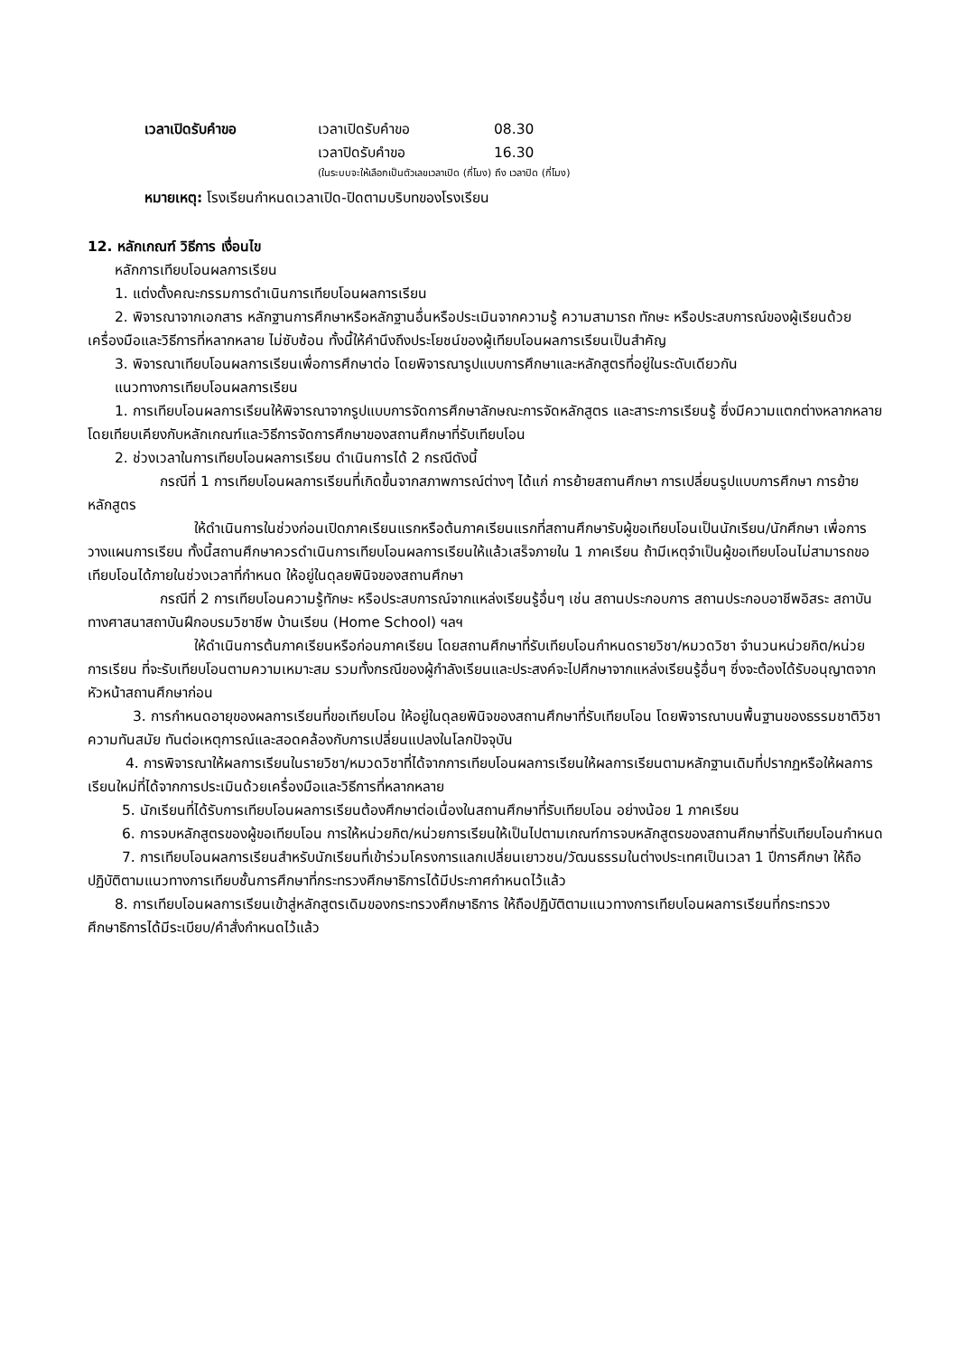| เวลาเปิดรับคำขอ | เวลาเปิดรับคำขอ | 08.30 |
| | เวลาปิดรับคำขอ | 16.30 |
| | (ในระบบจะให้เลือกเป็นตัวเลขเวลาเปิด (กี่โมง) ถึง เวลาปิด (กี่โมง) | |
หมายเหตุ: โรงเรียนกำหนดเวลาเปิด-ปิดตามบริบทของโรงเรียน
12. หลักเกณฑ์ วิธีการ เงื่อนไข
หลักการเทียบโอนผลการเรียน
1. แต่งตั้งคณะกรรมการดำเนินการเทียบโอนผลการเรียน
2. พิจารณาจากเอกสาร หลักฐานการศึกษาหรือหลักฐานอื่นหรือประเมินจากความรู้ ความสามารถ ทักษะ หรือประสบการณ์ของผู้เรียนด้วยเครื่องมือและวิธีการที่หลากหลาย ไม่ซับซ้อน ทั้งนี้ให้คำนึงถึงประโยชน์ของผู้เทียบโอนผลการเรียนเป็นสำคัญ
3. พิจารณาเทียบโอนผลการเรียนเพื่อการศึกษาต่อ โดยพิจารณารูปแบบการศึกษาและหลักสูตรที่อยู่ในระดับเดียวกัน
แนวทางการเทียบโอนผลการเรียน
1. การเทียบโอนผลการเรียนให้พิจารณาจากรูปแบบการจัดการศึกษาลักษณะการจัดหลักสูตร และสาระการเรียนรู้ ซึ่งมีความแตกต่างหลากหลาย โดยเทียบเคียงกับหลักเกณฑ์และวิธีการจัดการศึกษาของสถานศึกษาที่รับเทียบโอน
2. ช่วงเวลาในการเทียบโอนผลการเรียน ดำเนินการได้ 2 กรณีดังนี้
กรณีที่ 1 การเทียบโอนผลการเรียนที่เกิดขึ้นจากสภาพการณ์ต่างๆ ได้แก่ การย้ายสถานศึกษา การเปลี่ยนรูปแบบการศึกษา การย้ายหลักสูตร
ให้ดำเนินการในช่วงก่อนเปิดภาคเรียนแรกหรือต้นภาคเรียนแรกที่สถานศึกษารับผู้ขอเทียบโอนเป็นนักเรียน/นักศึกษา เพื่อการวางแผนการเรียน ทั้งนี้สถานศึกษาควรดำเนินการเทียบโอนผลการเรียนให้แล้วเสร็จภายใน 1 ภาคเรียน ถ้ามีเหตุจำเป็นผู้ขอเทียบโอนไม่สามารถขอเทียบโอนได้ภายในช่วงเวลาที่กำหนด ให้อยู่ในดุลยพินิจของสถานศึกษา
กรณีที่ 2 การเทียบโอนความรู้ทักษะ หรือประสบการณ์จากแหล่งเรียนรู้อื่นๆ เช่น สถานประกอบการ สถานประกอบอาชีพอิสระ สถาบันทางศาสนาสถาบันฝึกอบรมวิชาชีพ บ้านเรียน (Home School) ฯลฯ
ให้ดำเนินการต้นภาคเรียนหรือก่อนภาคเรียน โดยสถานศึกษาที่รับเทียบโอนกำหนดรายวิชา/หมวดวิชา จำนวนหน่วยกิต/หน่วยการเรียน ที่จะรับเทียบโอนตามความเหมาะสม รวมทั้งกรณีของผู้กำลังเรียนและประสงค์จะไปศึกษาจากแหล่งเรียนรู้อื่นๆ ซึ่งจะต้องได้รับอนุญาตจากหัวหน้าสถานศึกษาก่อน
3. การกำหนดอายุของผลการเรียนที่ขอเทียบโอน ให้อยู่ในดุลยพินิจของสถานศึกษาที่รับเทียบโอน โดยพิจารณาบนพื้นฐานของธรรมชาติวิชา ความทันสมัย ทันต่อเหตุการณ์และสอดคล้องกับการเปลี่ยนแปลงในโลกปัจจุบัน
4. การพิจารณาให้ผลการเรียนในรายวิชา/หมวดวิชาที่ได้จากการเทียบโอนผลการเรียนให้ผลการเรียนตามหลักฐานเดิมที่ปรากฏหรือให้ผลการเรียนใหม่ที่ได้จากการประเมินด้วยเครื่องมือและวิธีการที่หลากหลาย
5. นักเรียนที่ได้รับการเทียบโอนผลการเรียนต้องศึกษาต่อเนื่องในสถานศึกษาที่รับเทียบโอน อย่างน้อย 1 ภาคเรียน
6. การจบหลักสูตรของผู้ขอเทียบโอน การให้หน่วยกิต/หน่วยการเรียนให้เป็นไปตามเกณฑ์การจบหลักสูตรของสถานศึกษาที่รับเทียบโอนกำหนด
7. การเทียบโอนผลการเรียนสำหรับนักเรียนที่เข้าร่วมโครงการแลกเปลี่ยนเยาวชน/วัฒนธรรมในต่างประเทศเป็นเวลา 1 ปีการศึกษา ให้ถือปฏิบัติตามแนวทางการเทียบชั้นการศึกษาที่กระทรวงศึกษาธิการได้มีประกาศกำหนดไว้แล้ว
8. การเทียบโอนผลการเรียนเข้าสู่หลักสูตรเดิมของกระทรวงศึกษาธิการ ให้ถือปฏิบัติตามแนวทางการเทียบโอนผลการเรียนที่กระทรวงศึกษาธิการได้มีระเบียบ/คำสั่งกำหนดไว้แล้ว